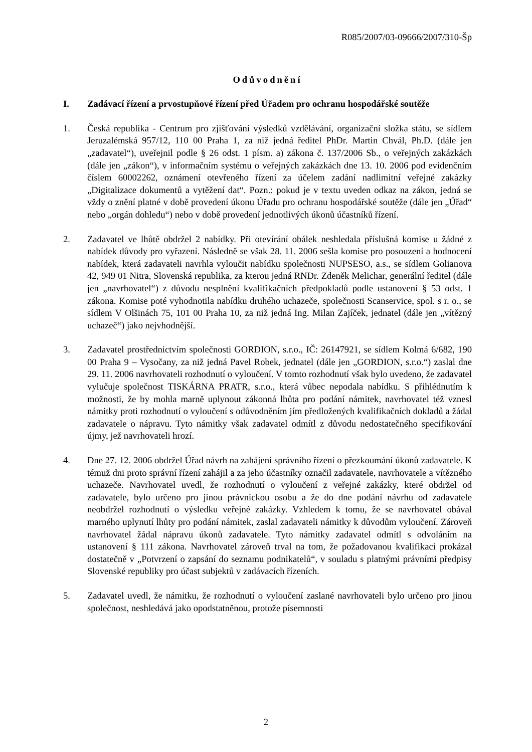R085/2007/03-09666/2007/310-Šp
Odůvodnění
I. Zadávací řízení a prvostupňové řízení před Úřadem pro ochranu hospodářské soutěže
1. Česká republika - Centrum pro zjišťování výsledků vzdělávání, organizační složka státu, se sídlem Jeruzalémská 957/12, 110 00 Praha 1, za niž jedná ředitel PhDr. Martin Chvál, Ph.D. (dále jen „zadavatel“), uveřejnil podle § 26 odst. 1 písm. a) zákona č. 137/2006 Sb., o veřejných zakázkách (dále jen „zákon“), v informačním systému o veřejných zakázkách dne 13. 10. 2006 pod evidenčním číslem 60002262, oznámení otevřeného řízení za účelem zadání nadlimitní veřejné zakázky „Digitalizace dokumentů a vytěžení dat“. Pozn.: pokud je v textu uveden odkaz na zákon, jedná se vždy o znění platné v době provedení úkonu Úřadu pro ochranu hospodářské soutěže (dále jen „Úřad“ nebo „orgán dohledu“) nebo v době provedení jednotlivých úkonů účastníků řízení.
2. Zadavatel ve lhůtě obdržel 2 nabídky. Při otevírání obálek neshledala příslušná komise u žádné z nabídek důvody pro vyřazení. Následně se však 28. 11. 2006 sešla komise pro posouzení a hodnocení nabídek, která zadavateli navrhla vyloučit nabídku společnosti NUPSESO, a.s., se sídlem Golianova 42, 949 01 Nitra, Slovenská republika, za kterou jedná RNDr. Zdeněk Melichar, generální ředitel (dále jen „navrhovatel“) z důvodu nesplnění kvalifikačních předpokladů podle ustanovení § 53 odst. 1 zákona. Komise poté vyhodnotila nabídku druhého uchazeče, společnosti Scanservice, spol. s r. o., se sídlem V Olšinách 75, 101 00 Praha 10, za niž jedná Ing. Milan Zajíček, jednatel (dále jen „vítězný uchazeč“) jako nejvhodnější.
3. Zadavatel prostřednictvím společnosti GORDION, s.r.o., IČ: 26147921, se sídlem Kolmá 6/682, 190 00 Praha 9 – Vysočany, za niž jedná Pavel Robek, jednatel (dále jen „GORDION, s.r.o.“) zaslal dne 29. 11. 2006 navrhovateli rozhodnutí o vyloučení. V tomto rozhodnutí však bylo uvedeno, že zadavatel vylučuje společnost TISKÁRNA PRATR, s.r.o., která vůbec nepodala nabídku. S přihlédnutím k možnosti, že by mohla marně uplynout zákonná lhůta pro podání námitek, navrhovatel též vznesl námitky proti rozhodnutí o vyloučení s odůvodněním jím předložených kvalifikačních dokladů a žádal zadavatele o nápravu. Tyto námitky však zadavatel odmítl z důvodu nedostatečného specifikování újmy, jež navrhovateli hrozí.
4. Dne 27. 12. 2006 obdržel Úřad návrh na zahájení správního řízení o přezkoumání úkonů zadavatele. K témuž dni proto správní řízení zahájil a za jeho účastníky označil zadavatele, navrhovatele a vítězného uchazeče. Navrhovatel uvedl, že rozhodnutí o vyloučení z veřejné zakázky, které obdržel od zadavatele, bylo určeno pro jinou právnickou osobu a že do dne podání návrhu od zadavatele neobdržel rozhodnutí o výsledku veřejné zakázky. Vzhledem k tomu, že se navrhovatel obával marného uplynutí lhůty pro podání námitek, zaslal zadavateli námitky k důvodům vyloučení. Zároveň navrhovatel žádal nápravu úkonů zadavatele. Tyto námitky zadavatel odmítl s odvoláním na ustanovení § 111 zákona. Navrhovatel zároveň trval na tom, že požadovanou kvalifikaci prokázal dostatečně v „Potvrzení o zapsání do seznamu podnikatelů“, v souladu s platnými právními předpisy Slovenské republiky pro účast subjektů v zadávacích řízeních.
5. Zadavatel uvedl, že námitku, že rozhodnutí o vyloučení zaslané navrhovateli bylo určeno pro jinou společnost, neshledává jako opodstatněnou, protože písemnosti
2